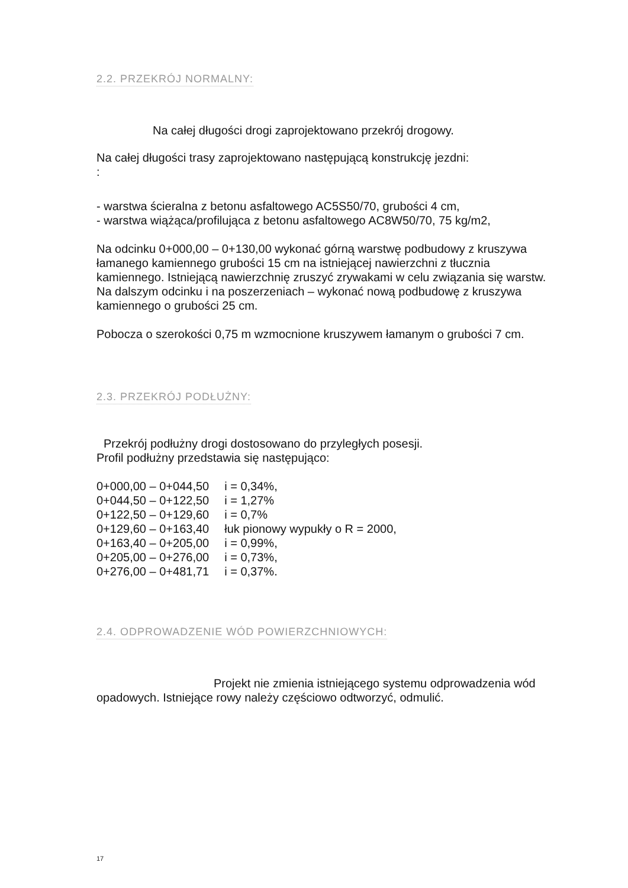2.2. PRZEKRÓJ NORMALNY:
Na całej długości drogi zaprojektowano przekrój drogowy.
Na całej długości trasy zaprojektowano następującą konstrukcję jezdni:
:
- warstwa ścieralna z betonu asfaltowego AC5S50/70, grubości 4 cm,
- warstwa wiążąca/profilująca z betonu asfaltowego AC8W50/70, 75 kg/m2,
Na odcinku 0+000,00 – 0+130,00 wykonać górną warstwę podbudowy z kruszywa łamanego kamiennego grubości 15 cm na istniejącej nawierzchni z tłucznia kamiennego. Istniejącą nawierzchnię zruszyć zrywakami w celu związania się warstw.
Na dalszym odcinku i na poszerzeniach – wykonać nową podbudowę z kruszywa kamiennego o grubości 25 cm.
Pobocza o szerokości 0,75 m wzmocnione kruszywem łamanym o grubości 7 cm.
2.3. PRZEKRÓJ PODŁUŻNY:
Przekrój podłużny drogi dostosowano do przyległych posesji.
Profil podłużny przedstawia się następująco:
| 0+000,00 – 0+044,50 | i = 0,34%, |
| 0+044,50 – 0+122,50 | i = 1,27% |
| 0+122,50 – 0+129,60 | i = 0,7% |
| 0+129,60 – 0+163,40 | łuk pionowy wypukły o R = 2000, |
| 0+163,40 – 0+205,00 | i = 0,99%, |
| 0+205,00 – 0+276,00 | i = 0,73%, |
| 0+276,00 – 0+481,71 | i = 0,37%. |
2.4. ODPROWADZENIE WÓD POWIERZCHNIOWYCH:
Projekt nie zmienia istniejącego systemu odprowadzenia wód opadowych. Istniejące rowy należy częściowo odtworzyć, odmulić.
17